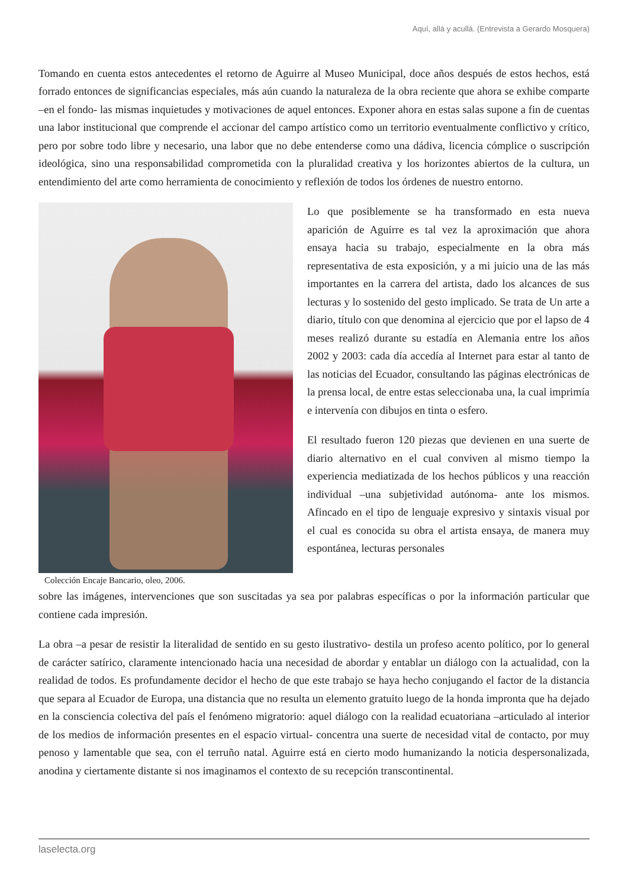Aquí, allá y acullá. (Entrevista a Gerardo Mosquera)
Tomando en cuenta estos antecedentes el retorno de Aguirre al Museo Municipal, doce años después de estos hechos, está forrado entonces de significancias especiales, más aún cuando la naturaleza de la obra reciente que ahora se exhibe comparte –en el fondo- las mismas inquietudes y motivaciones de aquel entonces. Exponer ahora en estas salas supone a fin de cuentas una labor institucional que comprende el accionar del campo artístico como un territorio eventualmente conflictivo y crítico, pero por sobre todo libre y necesario, una labor que no debe entenderse como una dádiva, licencia cómplice o suscripción ideológica, sino una responsabilidad comprometida con la pluralidad creativa y los horizontes abiertos de la cultura, un entendimiento del arte como herramienta de conocimiento y reflexión de todos los órdenes de nuestro entorno.
Colección Encaje Bancario, oleo, 2006.
Lo que posiblemente se ha transformado en esta nueva aparición de Aguirre es tal vez la aproximación que ahora ensaya hacia su trabajo, especialmente en la obra más representativa de esta exposición, y a mi juicio una de las más importantes en la carrera del artista, dado los alcances de sus lecturas y lo sostenido del gesto implicado. Se trata de Un arte a diario, título con que denomina al ejercicio que por el lapso de 4 meses realizó durante su estadía en Alemania entre los años 2002 y 2003: cada día accedía al Internet para estar al tanto de las noticias del Ecuador, consultando las páginas electrónicas de la prensa local, de entre estas seleccionaba una, la cual imprimía e intervenía con dibujos en tinta o esfero.
El resultado fueron 120 piezas que devienen en una suerte de diario alternativo en el cual conviven al mismo tiempo la experiencia mediatizada de los hechos públicos y una reacción individual –una subjetividad autónoma- ante los mismos. Afincado en el tipo de lenguaje expresivo y sintaxis visual por el cual es conocida su obra el artista ensaya, de manera muy espontánea, lecturas personales
sobre las imágenes, intervenciones que son suscitadas ya sea por palabras específicas o por la información particular que contiene cada impresión.
La obra –a pesar de resistir la literalidad de sentido en su gesto ilustrativo- destila un profeso acento político, por lo general de carácter satírico, claramente intencionado hacia una necesidad de abordar y entablar un diálogo con la actualidad, con la realidad de todos. Es profundamente decidor el hecho de que este trabajo se haya hecho conjugando el factor de la distancia que separa al Ecuador de Europa, una distancia que no resulta un elemento gratuito luego de la honda impronta que ha dejado en la consciencia colectiva del país el fenómeno migratorio: aquel diálogo con la realidad ecuatoriana –articulado al interior de los medios de información presentes en el espacio virtual- concentra una suerte de necesidad vital de contacto, por muy penoso y lamentable que sea, con el terruño natal. Aguirre está en cierto modo humanizando la noticia despersonalizada, anodina y ciertamente distante si nos imaginamos el contexto de su recepción transcontinental.
laselecta.org